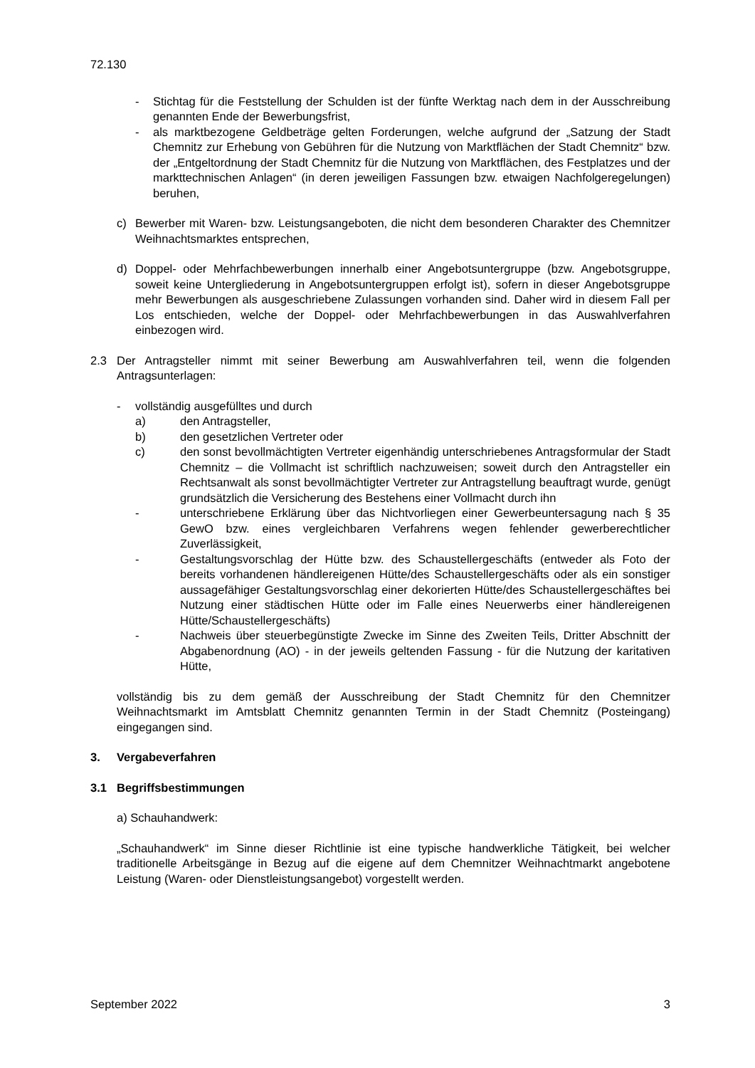72.130
- Stichtag für die Feststellung der Schulden ist der fünfte Werktag nach dem in der Ausschreibung genannten Ende der Bewerbungsfrist,
- als marktbezogene Geldbeträge gelten Forderungen, welche aufgrund der „Satzung der Stadt Chemnitz zur Erhebung von Gebühren für die Nutzung von Marktflächen der Stadt Chemnitz“ bzw. der „Entgeltordnung der Stadt Chemnitz für die Nutzung von Marktflächen, des Festplatzes und der markttechnischen Anlagen“ (in deren jeweiligen Fassungen bzw. etwaigen Nachfolgeregelungen) beruhen,
c) Bewerber mit Waren- bzw. Leistungsangeboten, die nicht dem besonderen Charakter des Chemnitzer Weihnachtsmarktes entsprechen,
d) Doppel- oder Mehrfachbewerbungen innerhalb einer Angebotsuntergruppe (bzw. Angebotsgruppe, soweit keine Untergliederung in Angebotsuntergruppen erfolgt ist), sofern in dieser Angebotsgruppe mehr Bewerbungen als ausgeschriebene Zulassungen vorhanden sind. Daher wird in diesem Fall per Los entschieden, welche der Doppel- oder Mehrfachbewerbungen in das Auswahlverfahren einbezogen wird.
2.3 Der Antragsteller nimmt mit seiner Bewerbung am Auswahlverfahren teil, wenn die folgenden Antragsunterlagen:
- vollständig ausgefülltes und durch
a) den Antragsteller,
b) den gesetzlichen Vertreter oder
c) den sonst bevollmächtigten Vertreter eigenhändig unterschriebenes Antragsformular der Stadt Chemnitz – die Vollmacht ist schriftlich nachzuweisen; soweit durch den Antragsteller ein Rechtsanwalt als sonst bevollmächtigter Vertreter zur Antragstellung beauftragt wurde, genügt grundsätzlich die Versicherung des Bestehens einer Vollmacht durch ihn
- unterschriebene Erklärung über das Nichtvorliegen einer Gewerbeuntersagung nach § 35 GewO bzw. eines vergleichbaren Verfahrens wegen fehlender gewerberechtlicher Zuverlässigkeit,
- Gestaltungsvorschlag der Hütte bzw. des Schaustellergeschäfts (entweder als Foto der bereits vorhandenen händlereigenen Hütte/des Schaustellergeschäfts oder als ein sonstiger aussagefähiger Gestaltungsvorschlag einer dekorierten Hütte/des Schaustellergeschäftes bei Nutzung einer städtischen Hütte oder im Falle eines Neuerwerbs einer händlereigenen Hütte/Schaustellergeschäfts)
- Nachweis über steuerbegünstigte Zwecke im Sinne des Zweiten Teils, Dritter Abschnitt der Abgabenordnung (AO) - in der jeweils geltenden Fassung - für die Nutzung der karitativen Hütte,
vollständig bis zu dem gemäß der Ausschreibung der Stadt Chemnitz für den Chemnitzer Weihnachtsmarkt im Amtsblatt Chemnitz genannten Termin in der Stadt Chemnitz (Posteingang) eingegangen sind.
3. Vergabeverfahren
3.1 Begriffsbestimmungen
a) Schauhandwerk:
„Schauhandwerk“ im Sinne dieser Richtlinie ist eine typische handwerkliche Tätigkeit, bei welcher traditionelle Arbeitsgänge in Bezug auf die eigene auf dem Chemnitzer Weihnachtmarkt angebotene Leistung (Waren- oder Dienstleistungsangebot) vorgestellt werden.
September 2022 3